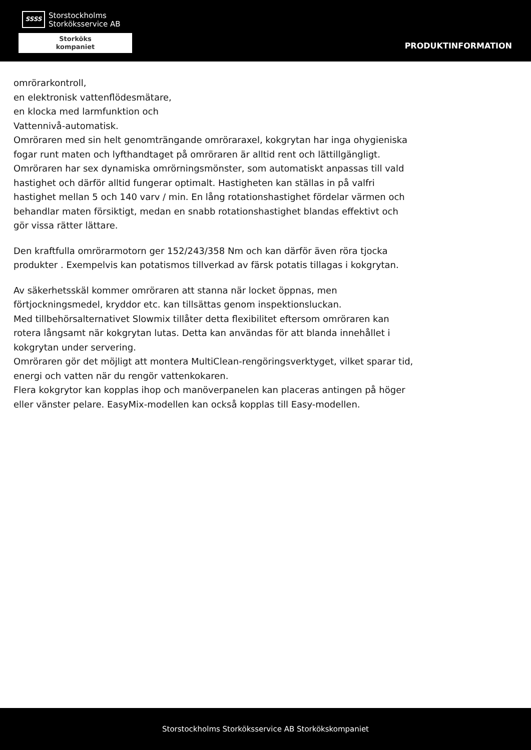SSSS
Storstockholms
Storköksservice AB
Storköks
kompaniet
PRODUKTINFORMATION
omrörarkontroll,
en elektronisk vattenflödesmätare,
en klocka med larmfunktion och
Vattennivå-automatisk.
Omröraren med sin helt genomträngande omröraraxel, kokgrytan har inga ohygieniska fogar runt maten och lyfthandtaget på omröraren är alltid rent och lättillgängligt. Omröraren har sex dynamiska omrörningsmönster, som automatiskt anpassas till vald hastighet och därför alltid fungerar optimalt. Hastigheten kan ställas in på valfri hastighet mellan 5 och 140 varv / min. En lång rotationshastighet fördelar värmen och behandlar maten försiktigt, medan en snabb rotationshastighet blandas effektivt och gör vissa rätter lättare.
Den kraftfulla omrörarmotorn ger 152/243/358 Nm och kan därför även röra tjocka produkter . Exempelvis kan potatismos tillverkad av färsk potatis tillagas i kokgrytan.
Av säkerhetsskäl kommer omröraren att stanna när locket öppnas, men förtjockningsmedel, kryddor etc. kan tillsättas genom inspektionsluckan.
Med tillbehörsalternativet Slowmix tillåter detta flexibilitet eftersom omröraren kan rotera långsamt när kokgrytan lutas. Detta kan användas för att blanda innehållet i kokgrytan under servering.
Omröraren gör det möjligt att montera MultiClean-rengöringsverktyget, vilket sparar tid, energi och vatten när du rengör vattenkokaren.
Flera kokgrytor kan kopplas ihop och manöverpanelen kan placeras antingen på höger eller vänster pelare. EasyMix-modellen kan också kopplas till Easy-modellen.
Storstockholms Storköksservice AB Storkökskompaniet